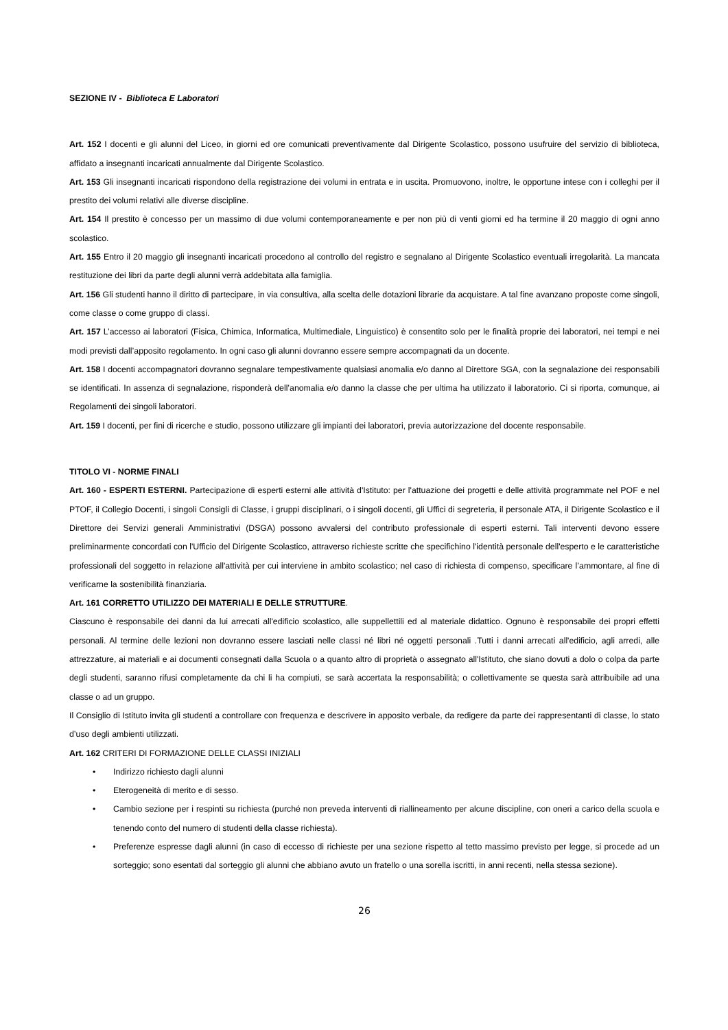SEZIONE IV - Biblioteca E Laboratori
Art. 152 I docenti e gli alunni del Liceo, in giorni ed ore comunicati preventivamente dal Dirigente Scolastico, possono usufruire del servizio di biblioteca, affidato a insegnanti incaricati annualmente dal Dirigente Scolastico.
Art. 153 Gli insegnanti incaricati rispondono della registrazione dei volumi in entrata e in uscita. Promuovono, inoltre, le opportune intese con i colleghi per il prestito dei volumi relativi alle diverse discipline.
Art. 154 Il prestito è concesso per un massimo di due volumi contemporaneamente e per non più di venti giorni ed ha termine il 20 maggio di ogni anno scolastico.
Art. 155 Entro il 20 maggio gli insegnanti incaricati procedono al controllo del registro e segnalano al Dirigente Scolastico eventuali irregolarità. La mancata restituzione dei libri da parte degli alunni verrà addebitata alla famiglia.
Art. 156 Gli studenti hanno il diritto di partecipare, in via consultiva, alla scelta delle dotazioni librarie da acquistare. A tal fine avanzano proposte come singoli, come classe o come gruppo di classi.
Art. 157 L’accesso ai laboratori (Fisica, Chimica, Informatica, Multimediale, Linguistico) è consentito solo per le finalità proprie dei laboratori, nei tempi e nei modi previsti dall’apposito regolamento. In ogni caso gli alunni dovranno essere sempre accompagnati da un docente.
Art. 158 I docenti accompagnatori dovranno segnalare tempestivamente qualsiasi anomalia e/o danno al Direttore SGA, con la segnalazione dei responsabili se identificati. In assenza di segnalazione, risponderà dell’anomalia e/o danno la classe che per ultima ha utilizzato il laboratorio. Ci si riporta, comunque, ai Regolamenti dei singoli laboratori.
Art. 159 I docenti, per fini di ricerche e studio, possono utilizzare gli impianti dei laboratori, previa autorizzazione del docente responsabile.
TITOLO VI - NORME FINALI
Art. 160 - ESPERTI ESTERNI. Partecipazione di esperti esterni alle attività d'Istituto: per l'attuazione dei progetti e delle attività programmate nel POF e nel PTOF, il Collegio Docenti, i singoli Consigli di Classe, i gruppi disciplinari, o i singoli docenti, gli Uffici di segreteria, il personale ATA, il Dirigente Scolastico e il Direttore dei Servizi generali Amministrativi (DSGA) possono avvalersi del contributo professionale di esperti esterni. Tali interventi devono essere preliminarmente concordati con l'Ufficio del Dirigente Scolastico, attraverso richieste scritte che specifichino l'identità personale dell'esperto e le caratteristiche professionali del soggetto in relazione all'attività per cui interviene in ambito scolastico; nel caso di richiesta di compenso, specificare l’ammontare, al fine di verificarne la sostenibilità finanziaria.
Art. 161 CORRETTO UTILIZZO DEI MATERIALI E DELLE STRUTTURE.
Ciascuno è responsabile dei danni da lui arrecati all'edificio scolastico, alle suppellettili ed al materiale didattico. Ognuno è responsabile dei propri effetti personali. Al termine delle lezioni non dovranno essere lasciati nelle classi né libri né oggetti personali .Tutti i danni arrecati all'edificio, agli arredi, alle attrezzature, ai materiali e ai documenti consegnati dalla Scuola o a quanto altro di proprietà o assegnato all'Istituto, che siano dovuti a dolo o colpa da parte degli studenti, saranno rifusi completamente da chi li ha compiuti, se sarà accertata la responsabilità; o collettivamente se questa sarà attribuibile ad una classe o ad un gruppo.
Il Consiglio di Istituto invita gli studenti a controllare con frequenza e descrivere in apposito verbale, da redigere da parte dei rappresentanti di classe, lo stato d’uso degli ambienti utilizzati.
Art. 162 CRITERI DI FORMAZIONE DELLE CLASSI INIZIALI
• Indirizzo richiesto dagli alunni
• Eterogeneità di merito e di sesso.
• Cambio sezione per i respinti su richiesta (purché non preveda interventi di riallineamento per alcune discipline, con oneri a carico della scuola e tenendo conto del numero di studenti della classe richiesta).
• Preferenze espresse dagli alunni (in caso di eccesso di richieste per una sezione rispetto al tetto massimo previsto per legge, si procede ad un sorteggio; sono esentati dal sorteggio gli alunni che abbiano avuto un fratello o una sorella iscritti, in anni recenti, nella stessa sezione).
26